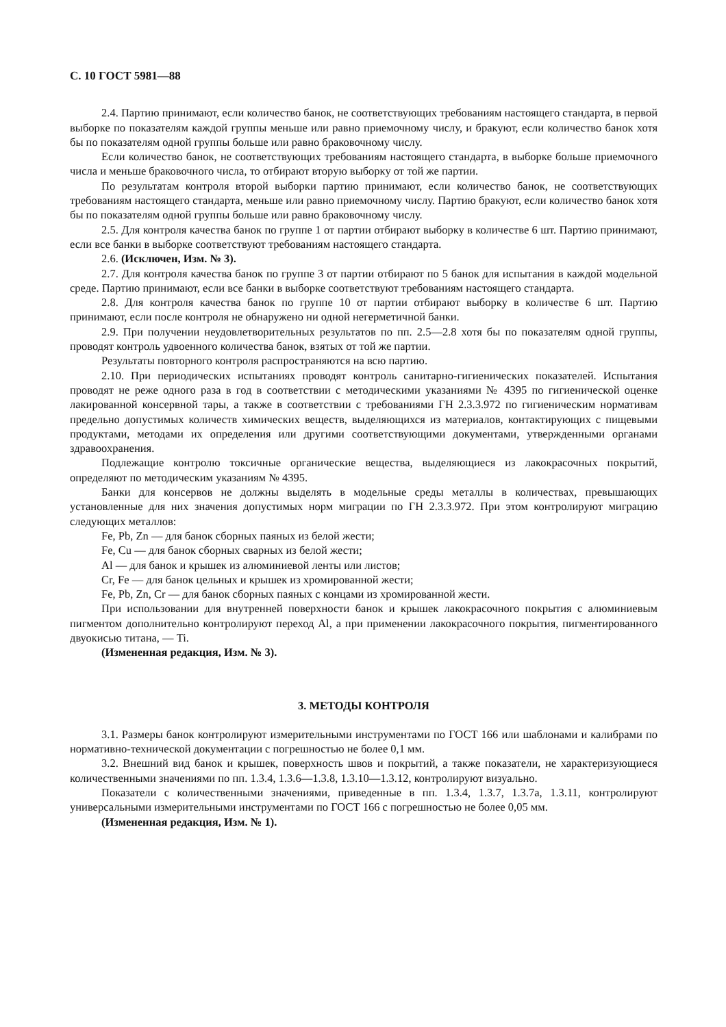С. 10 ГОСТ 5981—88
2.4. Партию принимают, если количество банок, не соответствующих требованиям настоящего стандарта, в первой выборке по показателям каждой группы меньше или равно приемочному числу, и бракуют, если количество банок хотя бы по показателям одной группы больше или равно браковочному числу.
Если количество банок, не соответствующих требованиям настоящего стандарта, в выборке больше приемочного числа и меньше браковочного числа, то отбирают вторую выборку от той же партии.
По результатам контроля второй выборки партию принимают, если количество банок, не соответствующих требованиям настоящего стандарта, меньше или равно приемочному числу. Партию бракуют, если количество банок хотя бы по показателям одной группы больше или равно браковочному числу.
2.5. Для контроля качества банок по группе 1 от партии отбирают выборку в количестве 6 шт. Партию принимают, если все банки в выборке соответствуют требованиям настоящего стандарта.
2.6. (Исключен, Изм. № 3).
2.7. Для контроля качества банок по группе 3 от партии отбирают по 5 банок для испытания в каждой модельной среде. Партию принимают, если все банки в выборке соответствуют требованиям настоящего стандарта.
2.8. Для контроля качества банок по группе 10 от партии отбирают выборку в количестве 6 шт. Партию принимают, если после контроля не обнаружено ни одной негерметичной банки.
2.9. При получении неудовлетворительных результатов по пп. 2.5—2.8 хотя бы по показателям одной группы, проводят контроль удвоенного количества банок, взятых от той же партии.
Результаты повторного контроля распространяются на всю партию.
2.10. При периодических испытаниях проводят контроль санитарно-гигиенических показателей. Испытания проводят не реже одного раза в год в соответствии с методическими указаниями № 4395 по гигиенической оценке лакированной консервной тары, а также в соответствии с требованиями ГН 2.3.3.972 по гигиеническим нормативам предельно допустимых количеств химических веществ, выделяющихся из материалов, контактирующих с пищевыми продуктами, методами их определения или другими соответствующими документами, утвержденными органами здравоохранения.
Подлежащие контролю токсичные органические вещества, выделяющиеся из лакокрасочных покрытий, определяют по методическим указаниям № 4395.
Банки для консервов не должны выделять в модельные среды металлы в количествах, превышающих установленные для них значения допустимых норм миграции по ГН 2.3.3.972. При этом контролируют миграцию следующих металлов:
Fe, Pb, Zn — для банок сборных паяных из белой жести;
Fe, Cu — для банок сборных сварных из белой жести;
Al — для банок и крышек из алюминиевой ленты или листов;
Cr, Fe — для банок цельных и крышек из хромированной жести;
Fe, Pb, Zn, Cr — для банок сборных паяных с концами из хромированной жести.
При использовании для внутренней поверхности банок и крышек лакокрасочного покрытия с алюминиевым пигментом дополнительно контролируют переход Al, а при применении лакокрасочного покрытия, пигментированного двуокисью титана, — Ti.
(Измененная редакция, Изм. № 3).
3. МЕТОДЫ КОНТРОЛЯ
3.1. Размеры банок контролируют измерительными инструментами по ГОСТ 166 или шаблонами и калибрами по нормативно-технической документации с погрешностью не более 0,1 мм.
3.2. Внешний вид банок и крышек, поверхность швов и покрытий, а также показатели, не характеризующиеся количественными значениями по пп. 1.3.4, 1.3.6—1.3.8, 1.3.10—1.3.12, контролируют визуально.
Показатели с количественными значениями, приведенные в пп. 1.3.4, 1.3.7, 1.3.7а, 1.3.11, контролируют универсальными измерительными инструментами по ГОСТ 166 с погрешностью не более 0,05 мм.
(Измененная редакция, Изм. № 1).